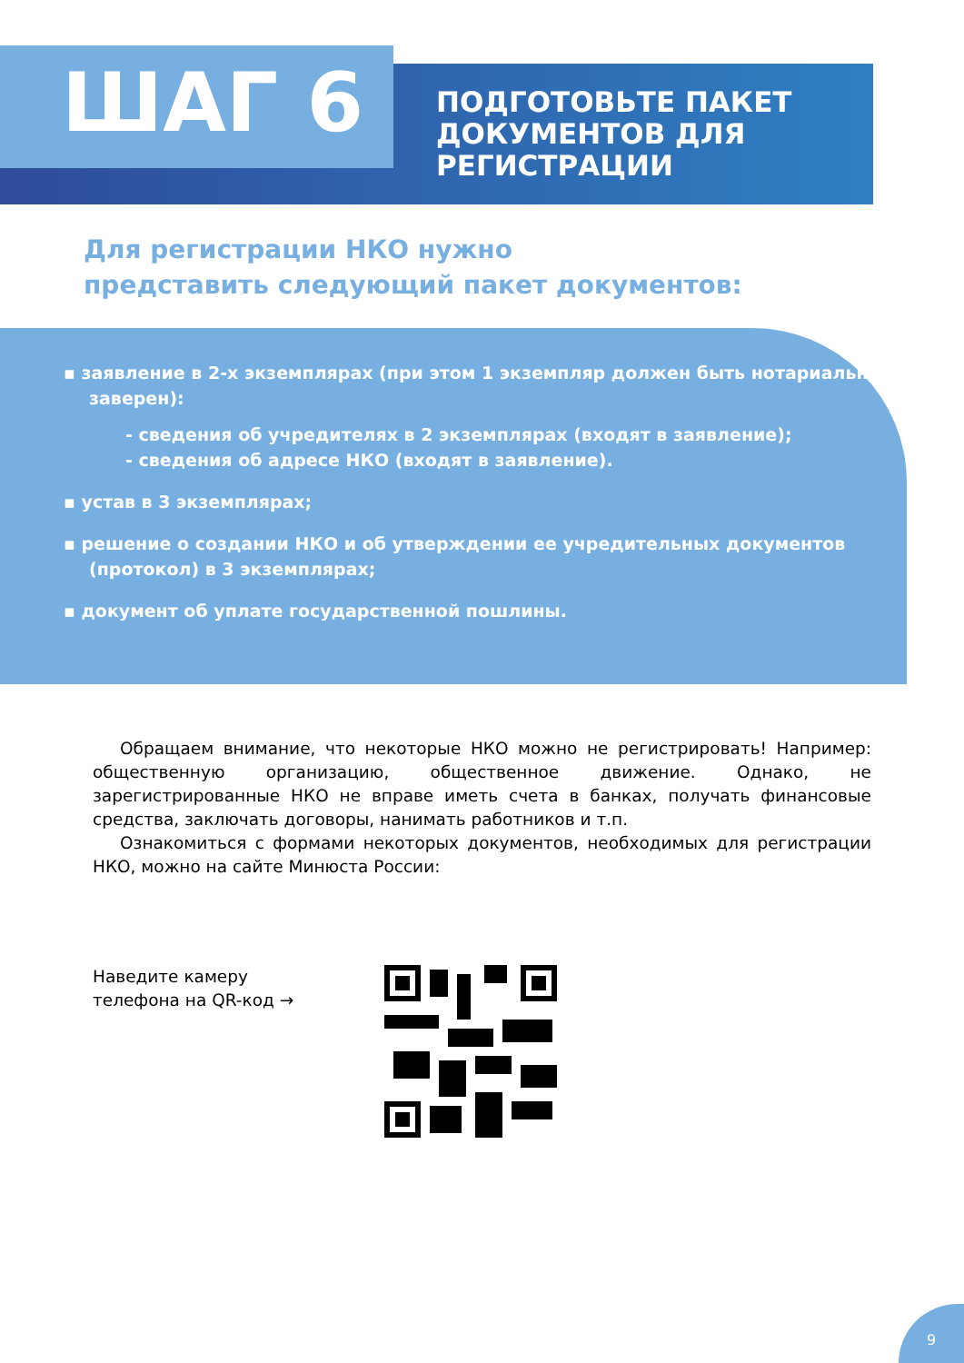ШАГ 6
ПОДГОТОВЬТЕ ПАКЕТ
ДОКУМЕНТОВ ДЛЯ
РЕГИСТРАЦИИ
Для регистрации НКО нужно
представить следующий пакет документов:
▪ заявление в 2-х экземплярах (при этом 1 экземпляр должен быть нотариально заверен):
- сведения об учредителях в 2 экземплярах (входят в заявление);
- сведения об адресе НКО (входят в заявление).
▪ устав в 3 экземплярах;
▪ решение о создании НКО и об утверждении ее учредительных документов (протокол) в 3 экземплярах;
▪ документ об уплате государственной пошлины.
Обращаем внимание, что некоторые НКО можно не регистрировать! Например: общественную организацию, общественное движение. Однако, не зарегистрированные НКО не вправе иметь счета в банках, получать финансовые средства, заключать договоры, нанимать работников и т.п.
Ознакомиться с формами некоторых документов, необходимых для регистрации НКО, можно на сайте Минюста России:
Наведите камеру
телефона на QR-код →
9